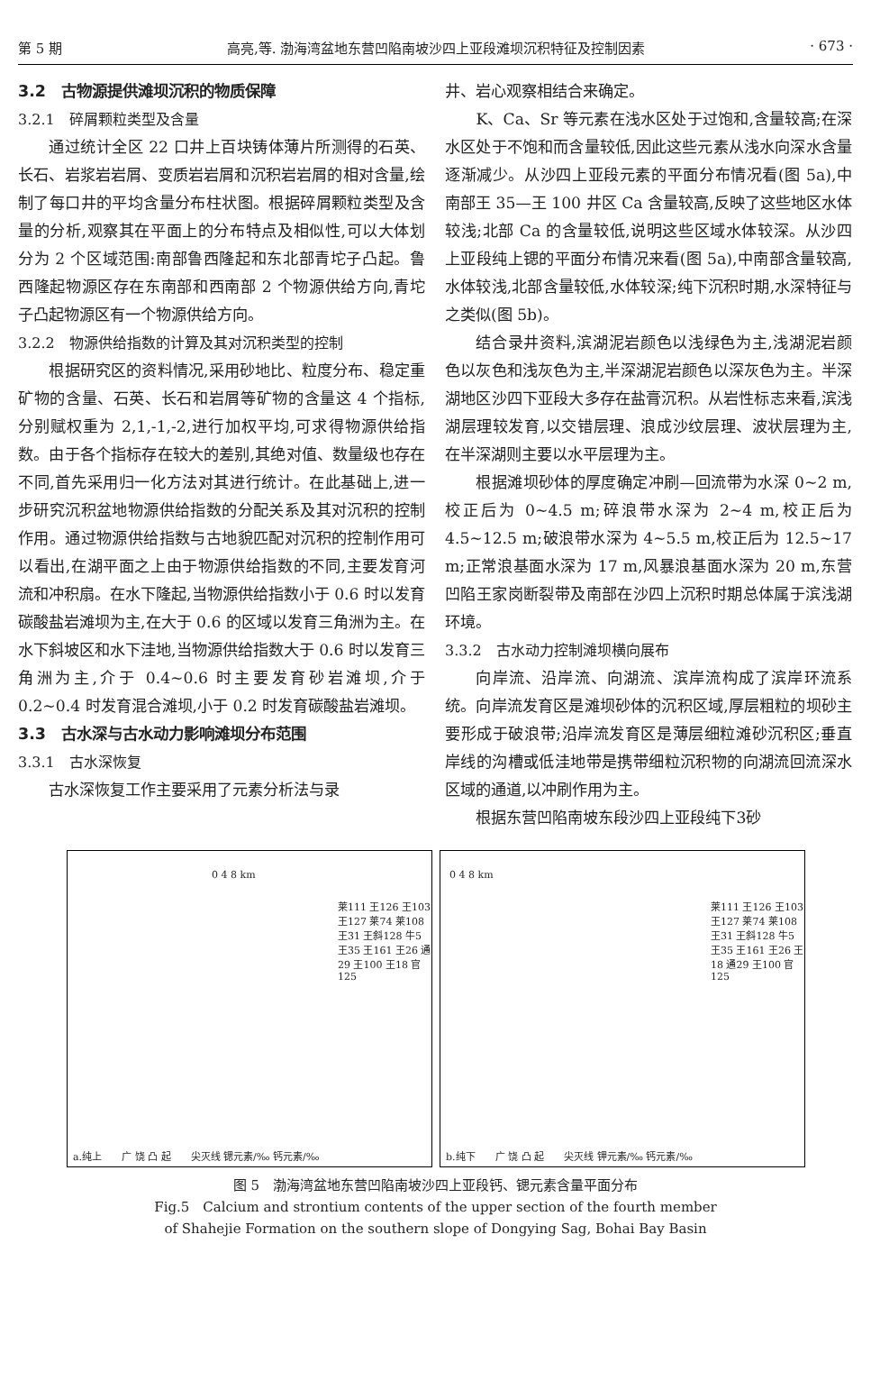第 5 期 高亮,等. 渤海湾盆地东营凹陷南坡沙四上亚段滩坝沉积特征及控制因素 · 673 ·
3.2　古物源提供滩坝沉积的物质保障
3.2.1　碎屑颗粒类型及含量
通过统计全区 22 口井上百块铸体薄片所测得的石英、长石、岩浆岩岩屑、变质岩岩屑和沉积岩岩屑的相对含量,绘制了每口井的平均含量分布柱状图。根据碎屑颗粒类型及含量的分析,观察其在平面上的分布特点及相似性,可以大体划分为 2 个区域范围:南部鲁西隆起和东北部青坨子凸起。鲁西隆起物源区存在东南部和西南部 2 个物源供给方向,青坨子凸起物源区有一个物源供给方向。
3.2.2　物源供给指数的计算及其对沉积类型的控制
根据研究区的资料情况,采用砂地比、粒度分布、稳定重矿物的含量、石英、长石和岩屑等矿物的含量这 4 个指标,分别赋权重为 2,1,-1,-2,进行加权平均,可求得物源供给指数。由于各个指标存在较大的差别,其绝对值、数量级也存在不同,首先采用归一化方法对其进行统计。在此基础上,进一步研究沉积盆地物源供给指数的分配关系及其对沉积的控制作用。通过物源供给指数与古地貌匹配对沉积的控制作用可以看出,在湖平面之上由于物源供给指数的不同,主要发育河流和冲积扇。在水下隆起,当物源供给指数小于 0.6 时以发育碳酸盐岩滩坝为主,在大于 0.6 的区域以发育三角洲为主。在水下斜坡区和水下洼地,当物源供给指数大于 0.6 时以发育三角洲为主,介于 0.4~0.6 时主要发育砂岩滩坝,介于 0.2~0.4 时发育混合滩坝,小于 0.2 时发育碳酸盐岩滩坝。
3.3　古水深与古水动力影响滩坝分布范围
3.3.1　古水深恢复
古水深恢复工作主要采用了元素分析法与录
井、岩心观察相结合来确定。
K、Ca、Sr 等元素在浅水区处于过饱和,含量较高;在深水区处于不饱和而含量较低,因此这些元素从浅水向深水含量逐渐减少。从沙四上亚段元素的平面分布情况看(图 5a),中南部王 35—王 100 井区 Ca 含量较高,反映了这些地区水体较浅;北部 Ca 的含量较低,说明这些区域水体较深。从沙四上亚段纯上锶的平面分布情况来看(图 5a),中南部含量较高,水体较浅,北部含量较低,水体较深;纯下沉积时期,水深特征与之类似(图 5b)。
结合录井资料,滨湖泥岩颜色以浅绿色为主,浅湖泥岩颜色以灰色和浅灰色为主,半深湖泥岩颜色以深灰色为主。半深湖地区沙四下亚段大多存在盐膏沉积。从岩性标志来看,滨浅湖层理较发育,以交错层理、浪成沙纹层理、波状层理为主,在半深湖则主要以水平层理为主。
根据滩坝砂体的厚度确定冲刷—回流带为水深 0~2 m,校正后为 0~4.5 m;碎浪带水深为 2~4 m,校正后为 4.5~12.5 m;破浪带水深为 4~5.5 m,校正后为 12.5~17 m;正常浪基面水深为 17 m,风暴浪基面水深为 20 m,东营凹陷王家岗断裂带及南部在沙四上沉积时期总体属于滨浅湖环境。
3.3.2　古水动力控制滩坝横向展布
向岸流、沿岸流、向湖流、滨岸流构成了滨岸环流系统。向岸流发育区是滩坝砂体的沉积区域,厚层粗粒的坝砂主要形成于破浪带;沿岸流发育区是薄层细粒滩砂沉积区;垂直岸线的沟槽或低洼地带是携带细粒沉积物的向湖流回流深水区域的通道,以冲刷作用为主。
根据东营凹陷南坡东段沙四上亚段纯下3砂
0 4 8 km
莱111 王126 王103 王127 莱74 莱108 王31 王斜128 牛5 王35 王161 王26 通29 王100 王18 官125
a.纯上　　广 饶 凸 起　　尖灭线 锶元素/‰ 钙元素/‰
0 4 8 km
莱111 王126 王103 王127 莱74 莱108 王31 王斜128 牛5 王35 王161 王26 王18 通29 王100 官125
b.纯下　　广 饶 凸 起　　尖灭线 钾元素/‰ 钙元素/‰
图 5　渤海湾盆地东营凹陷南坡沙四上亚段钙、锶元素含量平面分布
Fig.5　Calcium and strontium contents of the upper section of the fourth member
of Shahejie Formation on the southern slope of Dongying Sag, Bohai Bay Basin